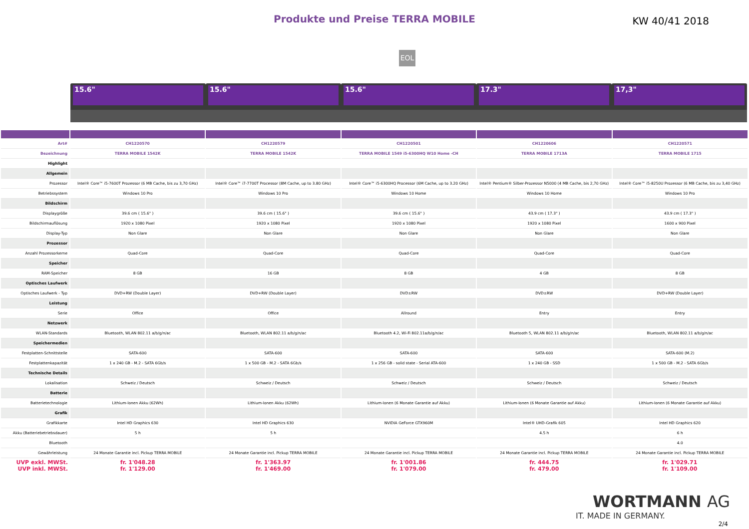Produkte und Preise TERRA MOBILE
KW 40/41 2018
EOL
15.6" 15.6" 15.6" 17.3" 17,3"
| Art# | CH1220570 | CH1220579 | CH1220501 | CH1220606 | CH1220571 |
| Bezeichnung | TERRA MOBILE 1542K | TERRA MOBILE 1542K | TERRA MOBILE 1549 i5-6300HQ W10 Home -CH | TERRA MOBILE 1713A | TERRA MOBILE 1715 |
| Highlight | | | | | |
| Allgemein | | | | | |
| Prozessor | Intel® Core™ i5-7600T Prozessor (6 MB Cache, bis zu 3,70 GHz) | Intel® Core™ i7-7700T Processor (8M Cache, up to 3.80 GHz) | Intel® Core™ i5-6300HQ Processor (6M Cache, up to 3.20 GHz) | Intel® Pentium® Silber-Prozessor N5000 (4 MB Cache, bis 2,70 GHz) | Intel® Core™ i5-8250U Prozessor (6 MB Cache, bis zu 3,40 GHz) |
| Betriebssystem | Windows 10 Pro | Windows 10 Pro | Windows 10 Home | Windows 10 Home | Windows 10 Pro |
| Bildschirm | | | | | |
| Displaygröße | 39.6 cm ( 15.6" ) | 39.6 cm ( 15.6" ) | 39.6 cm ( 15.6" ) | 43.9 cm ( 17.3" ) | 43.9 cm ( 17.3" ) |
| Bildschirmauflösung | 1920 x 1080 Pixel | 1920 x 1080 Pixel | 1920 x 1080 Pixel | 1920 x 1080 Pixel | 1600 x 900 Pixel |
| Display-Typ | Non Glare | Non Glare | Non Glare | Non Glare | Non Glare |
| Prozessor | | | | | |
| Anzahl Prozessorkerne | Quad-Core | Quad-Core | Quad-Core | Quad-Core | Quad-Core |
| Speicher | | | | | |
| RAM-Speicher | 8 GB | 16 GB | 8 GB | 4 GB | 8 GB |
| Optisches Laufwerk | | | | | |
| Optisches Laufwerk - Typ | DVD+RW (Double Layer) | DVD+RW (Double Layer) | DVD±RW | DVD±RW | DVD+RW (Double Layer) |
| Leistung | | | | | |
| Serie | Office | Office | Allround | Entry | Entry |
| Netzwerk | | | | | |
| WLAN-Standards | Bluetooth, WLAN 802.11 a/b/g/n/ac | Bluetooth, WLAN 802.11 a/b/g/n/ac | Bluetooth 4.2, Wi-Fi 802.11a/b/g/n/ac | Bluetooth 5, WLAN 802.11 a/b/g/n/ac | Bluetooth, WLAN 802.11 a/b/g/n/ac |
| Speichermedien | | | | | |
| Festplatten-Schnittstelle | SATA-600 | SATA-600 | SATA-600 | SATA-600 | SATA-600 (M.2) |
| Festplattenkapazität | 1 x 240 GB - M.2 - SATA 6Gb/s | 1 x 500 GB - M.2 - SATA 6Gb/s | 1 x 256 GB - solid state - Serial ATA-600 | 1 x 240 GB - SSD | 1 x 500 GB - M.2 - SATA 6Gb/s |
| Technische Details | | | | | |
| Lokalisation | Schweiz / Deutsch | Schweiz / Deutsch | Schweiz / Deutsch | Schweiz / Deutsch | Schweiz / Deutsch |
| Batterie | | | | | |
| Batterietechnologie | Lithium-Ionen Akku (62Wh) | Lithium-Ionen Akku (62Wh) | Lithium-Ionen (6 Monate Garantie auf Akku) | Lithium-Ionen (6 Monate Garantie auf Akku) | Lithium-Ionen (6 Monate Garantie auf Akku) |
| Grafik | | | | | |
| Grafikkarte | Intel HD Graphics 630 | Intel HD Graphics 630 | NVIDIA GeForce GTX960M | Intel® UHD-Grafik 605 | Intel HD Graphics 620 |
| Akku (Batteriebetriebsdauer) | 5 h | 5 h | | 4.5 h | 6 h |
| Bluetooth | | | | | 4.0 |
| Gewährleistung | 24 Monate Garantie incl. Pickup TERRA MOBILE | 24 Monate Garantie incl. Pickup TERRA MOBILE | 24 Monate Garantie incl. Pickup TERRA MOBILE | 24 Monate Garantie incl. Pickup TERRA MOBILE | 24 Monate Garantie incl. Pickup TERRA MOBILE |
| UVP exkl. MWSt. UVP inkl. MWSt. | fr. 1'048.28 fr. 1'129.00 | fr. 1'363.97 fr. 1'469.00 | fr. 1'001.86 fr. 1'079.00 | fr. 444.75 fr. 479.00 | fr. 1'029.71 fr. 1'109.00 |
WORTMANN AG
IT. MADE IN GERMANY.
2/4